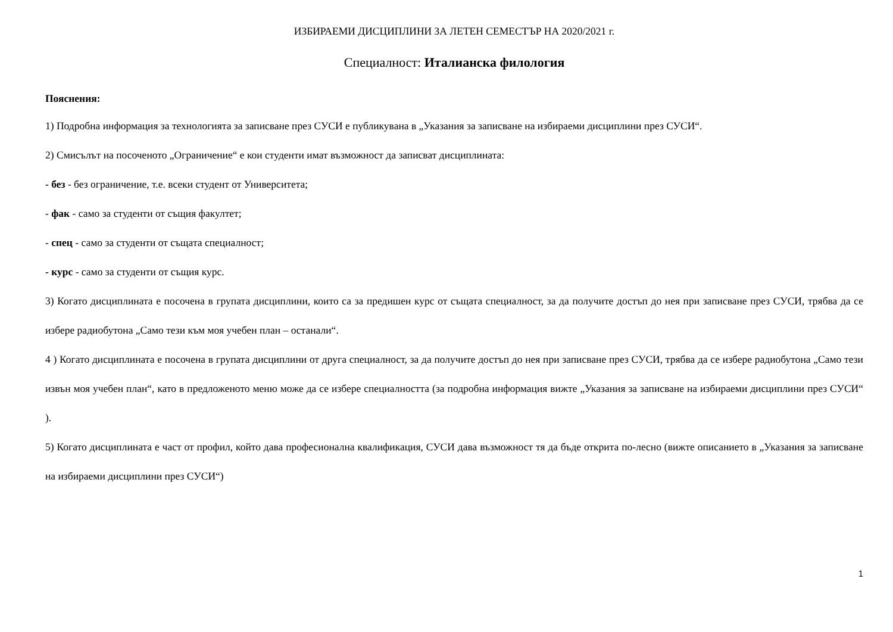ИЗБИРАЕМИ ДИСЦИПЛИНИ ЗА ЛЕТЕН СЕМЕСТЪР НА 2020/2021 г.
Специалност: Италианска филология
Пояснения:
1) Подробна информация за технологията за записване през СУСИ е публикувана в „Указания за записване на избираеми дисциплини през СУСИ“.
2) Смисълът на посоченото „Ограничение“ е кои студенти имат възможност да записват дисциплината:
- без - без ограничение, т.е. всеки студент от Университета;
- фак - само за студенти от същия факултет;
- спец - само за студенти от същата специалност;
- курс - само за студенти от същия курс.
3) Когато дисциплината е посочена в групата дисциплини, които са за предишен курс от същата специалност, за да получите достъп до нея при записване през СУСИ, трябва да се избере радиобутона „Само тези към моя учебен план – останали“.
4 ) Когато дисциплината е посочена в групата дисциплини от друга специалност, за да получите достъп до нея при записване през СУСИ, трябва да се избере радиобутона „Само тези извън моя учебен план“, като в предложеното меню може да се избере специалността (за подробна информация вижте „Указания за записване на избираеми дисциплини през СУСИ“ ).
5) Когато дисциплината е част от профил, който дава професионална квалификация, СУСИ дава възможност тя да бъде открита по-лесно (вижте описанието в „Указания за записване на избираеми дисциплини през СУСИ“)
1